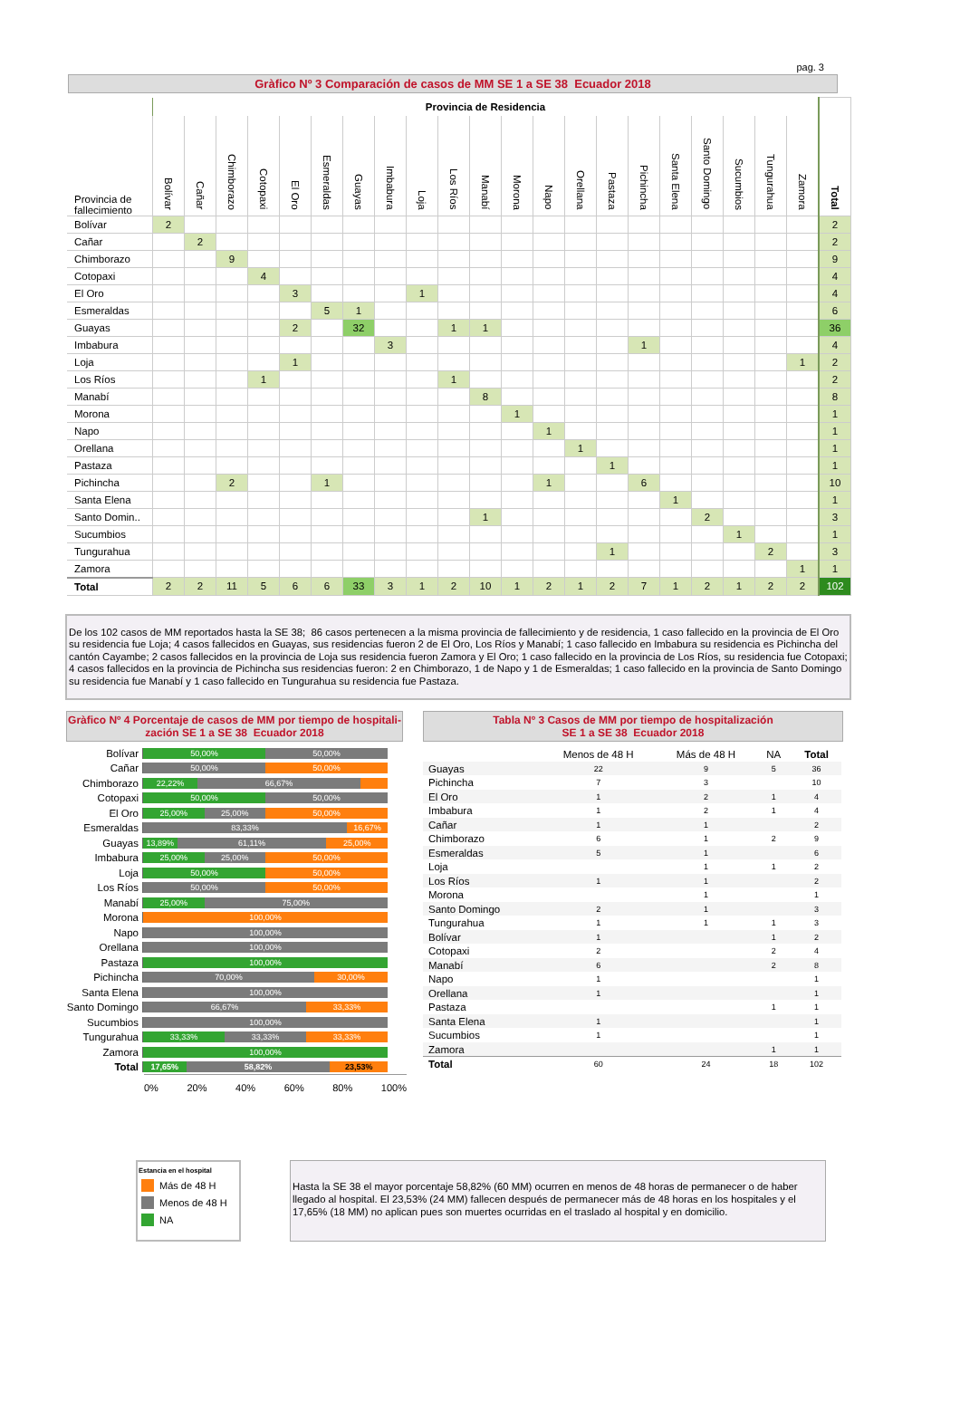pag. 3
Gràfico Nº 3 Comparación de casos de MM SE 1 a SE 38 Ecuador 2018
| | Provincia de Residencia | | | | | | | | | | | | | | | | | | | | | |
| Provincia de fallecimiento | Bolívar | Cañar | Chimborazo | Cotopaxi | El Oro | Esmeraldas | Guayas | Imbabura | Loja | Los Ríos | Manabí | Morona | Napo | Orellana | Pastaza | Pichincha | Santa Elena | Santo Domingo | Sucumbios | Tungurahua | Zamora | Total |
| Bolívar | 2 | | | | | | | | | | | | | | | | | | | | | 2 |
| Cañar | | 2 | | | | | | | | | | | | | | | | | | | | 2 |
| Chimborazo | | | 9 | | | | | | | | | | | | | | | | | | | 9 |
| Cotopaxi | | | | 4 | | | | | | | | | | | | | | | | | | 4 |
| El Oro | | | | | 3 | | | | 1 | | | | | | | | | | | | | 4 |
| Esmeraldas | | | | | | 5 | 1 | | | | | | | | | | | | | | | 6 |
| Guayas | | | | | 2 | | 32 | | | 1 | 1 | | | | | | | | | | | 36 |
| Imbabura | | | | | | | | 3 | | | | | | | | 1 | | | | | | 4 |
| Loja | | | | | 1 | | | | | | | | | | | | | | | | 1 | 2 |
| Los Ríos | | | | 1 | | | | | | 1 | | | | | | | | | | | | 2 |
| Manabí | | | | | | | | | | | 8 | | | | | | | | | | | 8 |
| Morona | | | | | | | | | | | | 1 | | | | | | | | | | 1 |
| Napo | | | | | | | | | | | | | 1 | | | | | | | | | 1 |
| Orellana | | | | | | | | | | | | | | 1 | | | | | | | | 1 |
| Pastaza | | | | | | | | | | | | | | | 1 | | | | | | | 1 |
| Pichincha | | | 2 | | | 1 | | | | | | | 1 | | | 6 | | | | | | 10 |
| Santa Elena | | | | | | | | | | | | | | | | | 1 | | | | | 1 |
| Santo Domin.. | | | | | | | | | | | 1 | | | | | | | 2 | | | | 3 |
| Sucumbios | | | | | | | | | | | | | | | | | | | 1 | | | 1 |
| Tungurahua | | | | | | | | | | | | | | | 1 | | | | | 2 | | 3 |
| Zamora | | | | | | | | | | | | | | | | | | | | | 1 | 1 |
| Total | 2 | 2 | 11 | 5 | 6 | 6 | 33 | 3 | 1 | 2 | 10 | 1 | 2 | 1 | 2 | 7 | 1 | 2 | 1 | 2 | 2 | 102 |
De los 102 casos de MM reportados hasta la SE 38; 86 casos pertenecen a la misma provincia de fallecimiento y de residencia, 1 caso fallecido en la provincia de El Oro su residencia fue Loja; 4 casos fallecidos en Guayas, sus residencias fueron 2 de El Oro, Los Ríos y Manabí; 1 caso fallecido en Imbabura su residencia es Pichincha del cantón Cayambe; 2 casos fallecidos en la provincia de Loja sus residencia fueron Zamora y El Oro; 1 caso fallecido en la provincia de Los Ríos, su residencia fue Cotopaxi; 4 casos fallecidos en la provincia de Pichincha sus residencias fueron: 2 en Chimborazo, 1 de Napo y 1 de Esmeraldas; 1 caso fallecido en la provincia de Santo Domingo su residencia fue Manabí y 1 caso fallecido en Tungurahua su residencia fue Pastaza.
Gràfico Nº 4 Porcentaje de casos de MM por tiempo de hospitali-zación SE 1 a SE 38 Ecuador 2018
| Bolívar | 50,00% 50,00% |
| Cañar | 50,00% 50,00% |
| Chimborazo | 22,22% 66,67% |
| Cotopaxi | 50,00% 50,00% |
| El Oro | 25,00% 25,00% 50,00% |
| Esmeraldas | 83,33% 16,67% |
| Guayas | 13,89% 61,11% 25,00% |
| Imbabura | 25,00% 25,00% 50,00% |
| Loja | 50,00% 50,00% |
| Los Ríos | 50,00% 50,00% |
| Manabí | 25,00% 75,00% |
| Morona | 100,00% |
| Napo | 100,00% |
| Orellana | 100,00% |
| Pastaza | 100,00% |
| Pichincha | 70,00% 30,00% |
| Santa Elena | 100,00% |
| Santo Domingo | 66,67% 33,33% |
| Sucumbios | 100,00% |
| Tungurahua | 33,33% 33,33% 33,33% |
| Zamora | 100,00% |
| Total | 17,65% 58,82% 23,53% |
0% 20% 40% 60% 80% 100%
Tabla Nº 3 Casos de MM por tiempo de hospitalización
SE 1 a SE 38 Ecuador 2018
| | Menos de 48 H | Más de 48 H | NA | Total |
| --- | --- | --- | --- | --- |
| Guayas | 22 | 9 | 5 | 36 |
| Pichincha | 7 | 3 | | 10 |
| El Oro | 1 | 2 | 1 | 4 |
| Imbabura | 1 | 2 | 1 | 4 |
| Cañar | 1 | 1 | | 2 |
| Chimborazo | 6 | 1 | 2 | 9 |
| Esmeraldas | 5 | 1 | | 6 |
| Loja | | 1 | 1 | 2 |
| Los Ríos | 1 | 1 | | 2 |
| Morona | | 1 | | 1 |
| Santo Domingo | 2 | 1 | | 3 |
| Tungurahua | 1 | 1 | 1 | 3 |
| Bolívar | 1 | | 1 | 2 |
| Cotopaxi | 2 | | 2 | 4 |
| Manabí | 6 | | 2 | 8 |
| Napo | 1 | | | 1 |
| Orellana | 1 | | | 1 |
| Pastaza | | | 1 | 1 |
| Santa Elena | 1 | | | 1 |
| Sucumbios | 1 | | | 1 |
| Zamora | | | 1 | 1 |
| Total | 60 | 24 | 18 | 102 |
Estancia en el hospital
Más de 48 H
Menos de 48 H
NA
Hasta la SE 38 el mayor porcentaje 58,82% (60 MM) ocurren en menos de 48 horas de permanecer o de haber llegado al hospital. El 23,53% (24 MM) fallecen después de permanecer más de 48 horas en los hospitales y el 17,65% (18 MM) no aplican pues son muertes ocurridas en el traslado al hospital y en domicilio.